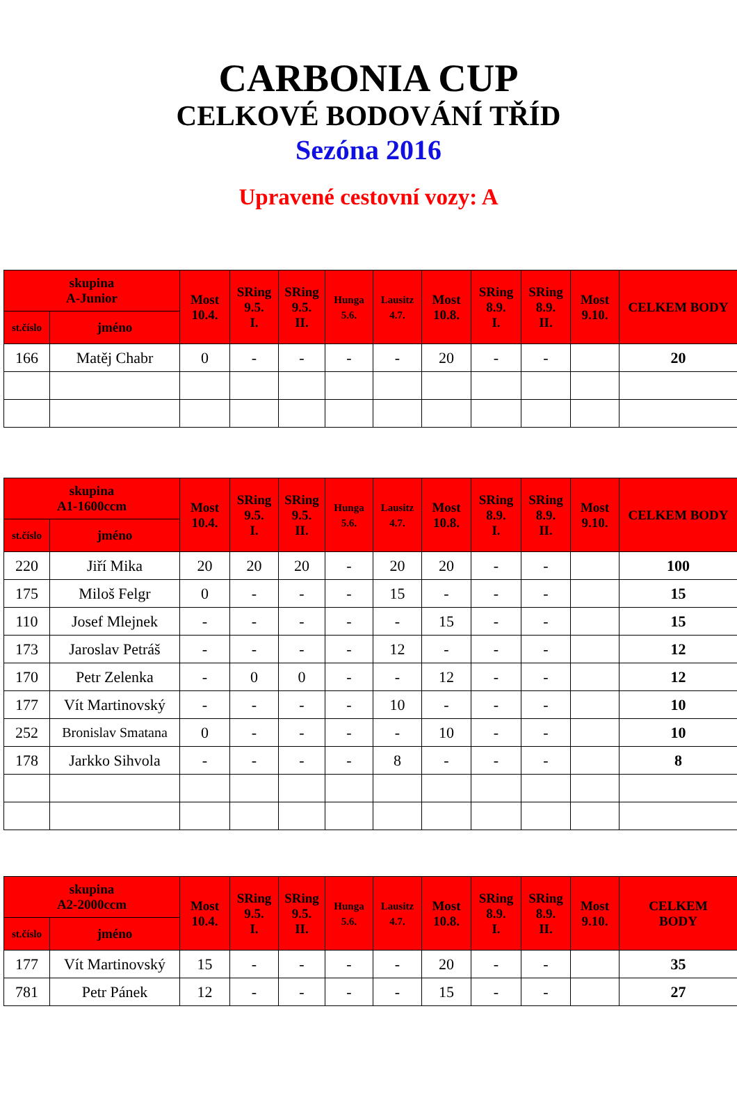CARBONIA CUP
CELKOVÉ BODOVÁNÍ TŘÍD
Sezóna 2016
Upravené cestovní vozy: A
| skupina A-Junior | | Most 10.4. | SRing 9.5. I. | SRing 9.5. II. | Hunga 5.6. | Lausitz 4.7. | Most 10.8. | SRing 8.9. I. | SRing 8.9. II. | Most 9.10. | CELKEM BODY |
| --- | --- | --- | --- | --- | --- | --- | --- | --- | --- | --- | --- |
| st.číslo | jméno | | | | | | | | | | |
| 166 | Matěj Chabr | 0 | - | - | - | - | 20 | - | - | | 20 |
| skupina A1-1600ccm | | Most 10.4. | SRing 9.5. I. | SRing 9.5. II. | Hunga 5.6. | Lausitz 4.7. | Most 10.8. | SRing 8.9. I. | SRing 8.9. II. | Most 9.10. | CELKEM BODY |
| --- | --- | --- | --- | --- | --- | --- | --- | --- | --- | --- | --- |
| st.číslo | jméno | | | | | | | | | | |
| 220 | Jiří Mika | 20 | 20 | 20 | - | 20 | 20 | - | - | | 100 |
| 175 | Miloš Felgr | 0 | - | - | - | 15 | - | - | - | | 15 |
| 110 | Josef Mlejnek | - | - | - | - | - | 15 | - | - | | 15 |
| 173 | Jaroslav Petráš | - | - | - | - | 12 | - | - | - | | 12 |
| 170 | Petr Zelenka | - | 0 | 0 | - | - | 12 | - | - | | 12 |
| 177 | Vít Martinovský | - | - | - | - | 10 | - | - | - | | 10 |
| 252 | Bronislav Smatana | 0 | - | - | - | - | 10 | - | - | | 10 |
| 178 | Jarkko Sihvola | - | - | - | - | 8 | - | - | - | | 8 |
| skupina A2-2000ccm | | Most 10.4. | SRing 9.5. I. | SRing 9.5. II. | Hunga 5.6. | Lausitz 4.7. | Most 10.8. | SRing 8.9. I. | SRing 8.9. II. | Most 9.10. | CELKEM BODY |
| --- | --- | --- | --- | --- | --- | --- | --- | --- | --- | --- | --- |
| st.číslo | jméno | | | | | | | | | | |
| 177 | Vít Martinovský | 15 | - | - | - | - | 20 | - | - | | 35 |
| 781 | Petr Pánek | 12 | - | - | - | - | 15 | - | - | | 27 |